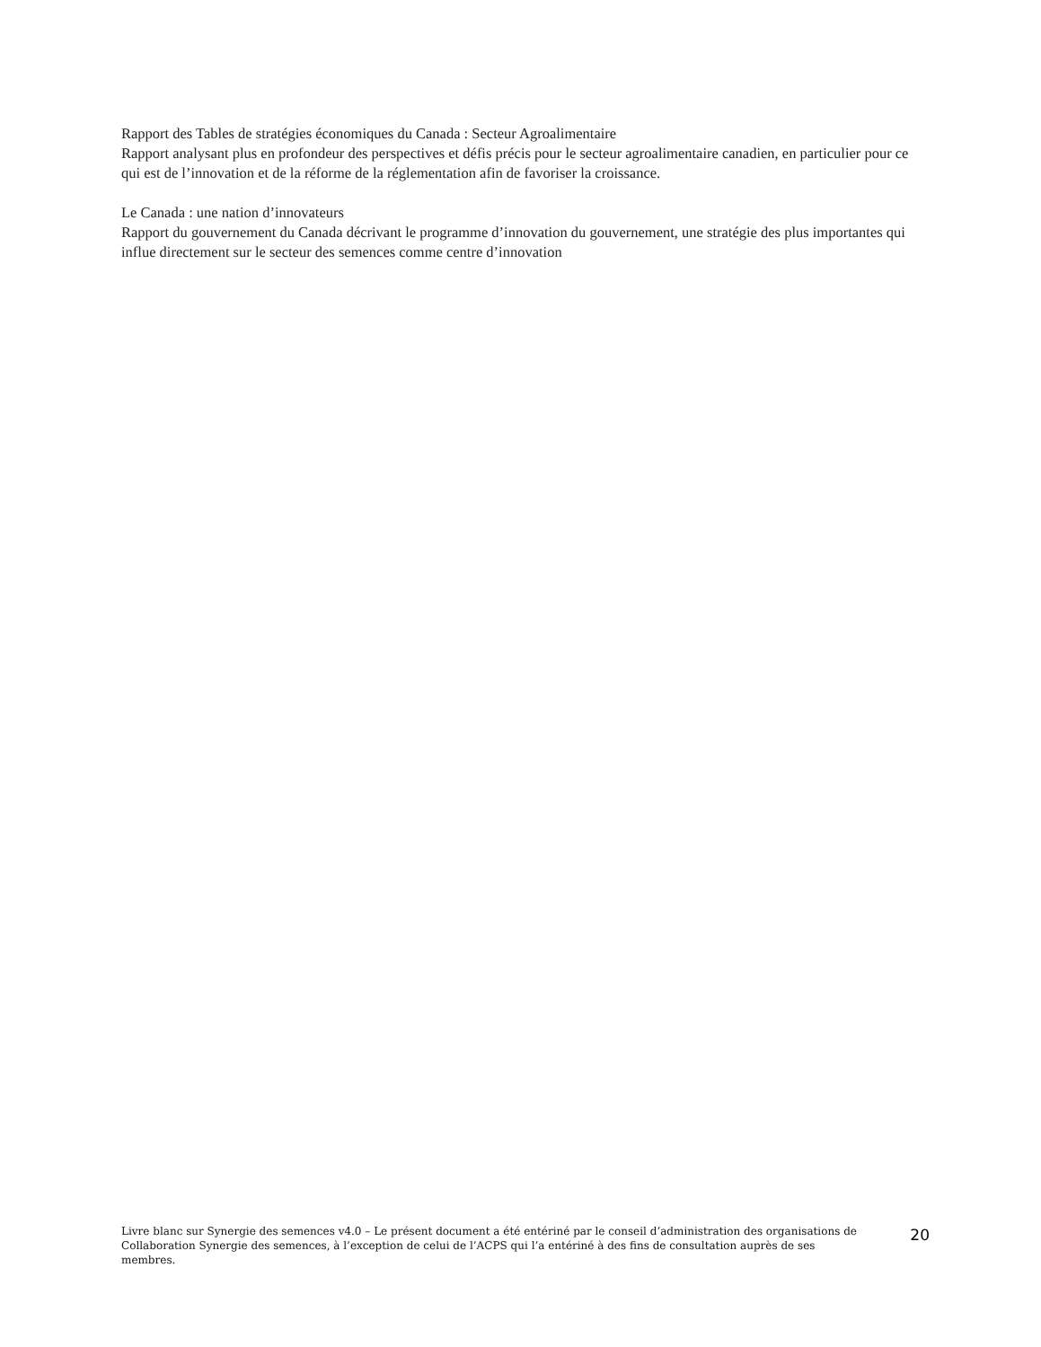Rapport des Tables de stratégies économiques du Canada : Secteur Agroalimentaire
Rapport analysant plus en profondeur des perspectives et défis précis pour le secteur agroalimentaire canadien, en particulier pour ce qui est de l’innovation et de la réforme de la réglementation afin de favoriser la croissance.
Le Canada : une nation d’innovateurs
Rapport du gouvernement du Canada décrivant le programme d’innovation du gouvernement, une stratégie des plus importantes qui influe directement sur le secteur des semences comme centre d’innovation
Livre blanc sur Synergie des semences v4.0 – Le présent document a été entériné par le conseil d’administration des organisations de Collaboration Synergie des semences, à l’exception de celui de l’ACPS qui l’a entériné à des fins de consultation auprès de ses membres.
20